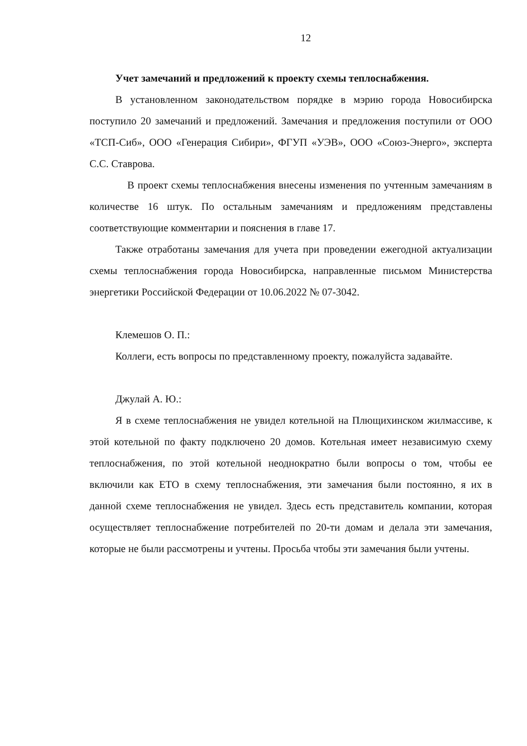12
Учет замечаний и предложений к проекту схемы теплоснабжения.
В установленном законодательством порядке в мэрию города Новосибирска поступило 20 замечаний и предложений. Замечания и предложения поступили от ООО «ТСП-Сиб», ООО «Генерация Сибири», ФГУП «УЭВ», ООО «Союз-Энерго», эксперта С.С. Ставрова.
В проект схемы теплоснабжения внесены изменения по учтенным замечаниям в количестве 16 штук. По остальным замечаниям и предложениям представлены соответствующие комментарии и пояснения в главе 17.
Также отработаны замечания для учета при проведении ежегодной актуализации схемы теплоснабжения города Новосибирска, направленные письмом Министерства энергетики Российской Федерации от 10.06.2022 № 07-3042.
Клемешов О. П.:
Коллеги, есть вопросы по представленному проекту, пожалуйста задавайте.
Джулай А. Ю.:
Я в схеме теплоснабжения не увидел котельной на Плющихинском жилмассиве, к этой котельной по факту подключено 20 домов. Котельная имеет независимую схему теплоснабжения, по этой котельной неоднократно были вопросы о том, чтобы ее включили как ЕТО в схему теплоснабжения, эти замечания были постоянно, я их в данной схеме теплоснабжения не увидел. Здесь есть представитель компании, которая осуществляет теплоснабжение потребителей по 20-ти домам и делала эти замечания, которые не были рассмотрены и учтены. Просьба чтобы эти замечания были учтены.